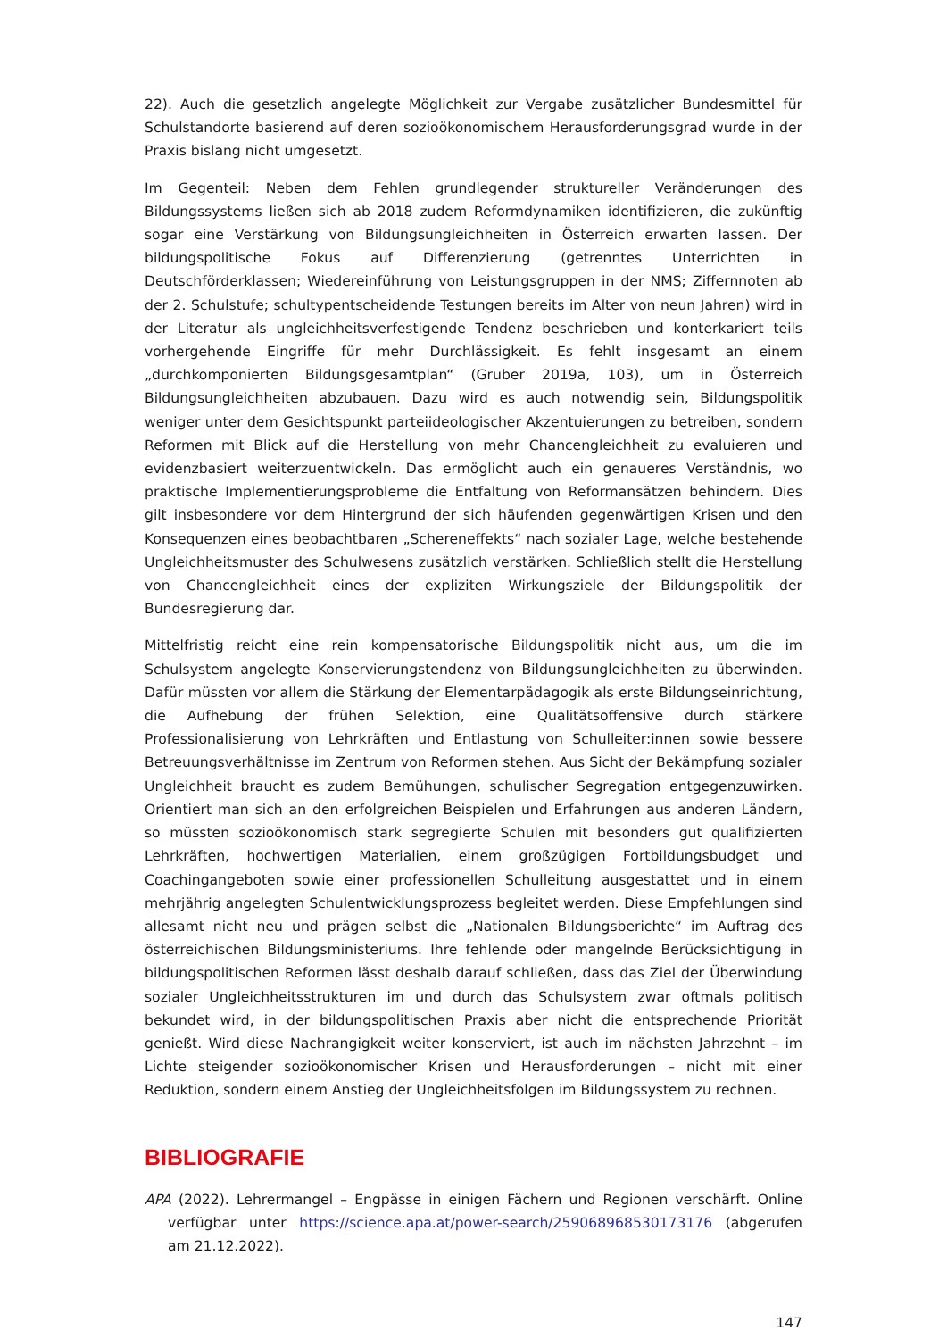22). Auch die gesetzlich angelegte Möglichkeit zur Vergabe zusätzlicher Bundesmittel für Schulstandorte basierend auf deren sozioökonomischem Herausforderungsgrad wurde in der Praxis bislang nicht umgesetzt.
Im Gegenteil: Neben dem Fehlen grundlegender struktureller Veränderungen des Bildungssystems ließen sich ab 2018 zudem Reformdynamiken identifizieren, die zukünftig sogar eine Verstärkung von Bildungsungleichheiten in Österreich erwarten lassen. Der bildungspolitische Fokus auf Differenzierung (getrenntes Unterrichten in Deutschförderklassen; Wiedereinführung von Leistungsgruppen in der NMS; Ziffernnoten ab der 2. Schulstufe; schultypentscheidende Testungen bereits im Alter von neun Jahren) wird in der Literatur als ungleichheitsverfestigende Tendenz beschrieben und konterkariert teils vorhergehende Eingriffe für mehr Durchlässigkeit. Es fehlt insgesamt an einem „durchkomponierten Bildungsgesamtplan“ (Gruber 2019a, 103), um in Österreich Bildungsungleichheiten abzubauen. Dazu wird es auch notwendig sein, Bildungspolitik weniger unter dem Gesichtspunkt parteiideologischer Akzentuierungen zu betreiben, sondern Reformen mit Blick auf die Herstellung von mehr Chancengleichheit zu evaluieren und evidenzbasiert weiterzuentwickeln. Das ermöglicht auch ein genaueres Verständnis, wo praktische Implementierungsprobleme die Entfaltung von Reformansätzen behindern. Dies gilt insbesondere vor dem Hintergrund der sich häufenden gegenwärtigen Krisen und den Konsequenzen eines beobachtbaren „Schereneffekts“ nach sozialer Lage, welche bestehende Ungleichheitsmuster des Schulwesens zusätzlich verstärken. Schließlich stellt die Herstellung von Chancengleichheit eines der expliziten Wirkungsziele der Bildungspolitik der Bundesregierung dar.
Mittelfristig reicht eine rein kompensatorische Bildungspolitik nicht aus, um die im Schulsystem angelegte Konservierungstendenz von Bildungsungleichheiten zu überwinden. Dafür müssten vor allem die Stärkung der Elementarpädagogik als erste Bildungseinrichtung, die Aufhebung der frühen Selektion, eine Qualitätsoffensive durch stärkere Professionalisierung von Lehrkräften und Entlastung von Schulleiter:innen sowie bessere Betreuungsverhältnisse im Zentrum von Reformen stehen. Aus Sicht der Bekämpfung sozialer Ungleichheit braucht es zudem Bemühungen, schulischer Segregation entgegenzuwirken. Orientiert man sich an den erfolgreichen Beispielen und Erfahrungen aus anderen Ländern, so müssten sozioökonomisch stark segregierte Schulen mit besonders gut qualifizierten Lehrkräften, hochwertigen Materialien, einem großzügigen Fortbildungsbudget und Coachingangeboten sowie einer professionellen Schulleitung ausgestattet und in einem mehrjährig angelegten Schulentwicklungsprozess begleitet werden. Diese Empfehlungen sind allesamt nicht neu und prägen selbst die „Nationalen Bildungsberichte“ im Auftrag des österreichischen Bildungsministeriums. Ihre fehlende oder mangelnde Berücksichtigung in bildungspolitischen Reformen lässt deshalb darauf schließen, dass das Ziel der Überwindung sozialer Ungleichheitsstrukturen im und durch das Schulsystem zwar oftmals politisch bekundet wird, in der bildungspolitischen Praxis aber nicht die entsprechende Priorität genießt. Wird diese Nachrangigkeit weiter konserviert, ist auch im nächsten Jahrzehnt – im Lichte steigender sozioökonomischer Krisen und Herausforderungen – nicht mit einer Reduktion, sondern einem Anstieg der Ungleichheitsfolgen im Bildungssystem zu rechnen.
BIBLIOGRAFIE
APA (2022). Lehrermangel – Engpässe in einigen Fächern und Regionen verschärft. Online verfügbar unter https://science.apa.at/power-search/259068968530173176 (abgerufen am 21.12.2022).
147